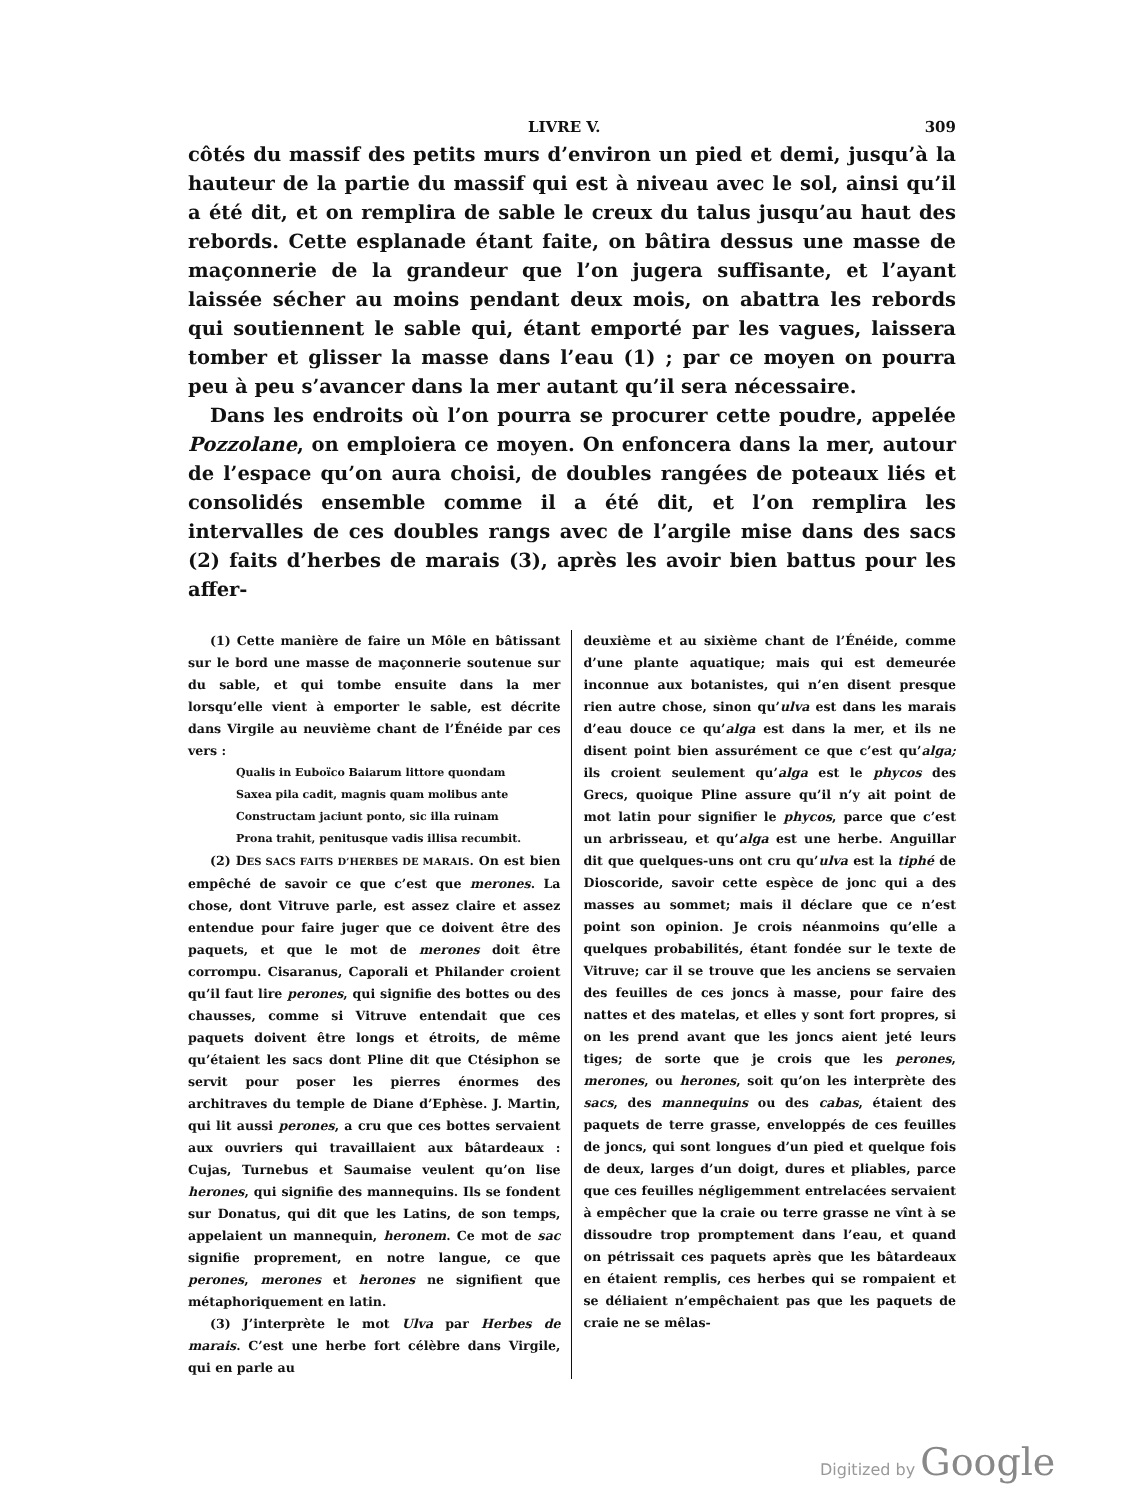LIVRE V. 309
côtés du massif des petits murs d’environ un pied et demi, jusqu’à la hauteur de la partie du massif qui est à niveau avec le sol, ainsi qu’il a été dit, et on remplira de sable le creux du talus jusqu’au haut des rebords. Cette esplanade étant faite, on bâtira dessus une masse de maçonnerie de la grandeur que l’on jugera suffisante, et l’ayant laissée sécher au moins pendant deux mois, on abattra les rebords qui soutiennent le sable qui, étant emporté par les vagues, laissera tomber et glisser la masse dans l’eau (1) ; par ce moyen on pourra peu à peu s’avancer dans la mer autant qu’il sera nécessaire.
Dans les endroits où l’on pourra se procurer cette poudre, appelée Pozzolane, on emploiera ce moyen. On enfoncera dans la mer, autour de l’espace qu’on aura choisi, de doubles rangées de poteaux liés et consolidés ensemble comme il a été dit, et l’on remplira les intervalles de ces doubles rangs avec de l’argile mise dans des sacs (2) faits d’herbes de marais (3), après les avoir bien battus pour les affer-
(1) Cette manière de faire un Môle en bâtissant sur le bord une masse de maçonnerie soutenue sur du sable, et qui tombe ensuite dans la mer lorsqu’elle vient à emporter le sable, est décrite dans Virgile au neuvième chant de l’Énéide par ces vers :
Qualis in Euboïco Baiarum littore quondam
Saxea pila cadit, magnis quam molibus ante
Constructam jaciunt ponto, sic illa ruinam
Prona trahit, penitusque vadis illisa recumbit.
(2) DES SACS FAITS D’HERBES DE MARAIS. On est bien empêché de savoir ce que c’est que merones. La chose, dont Vitruve parle, est assez claire et assez entendue pour faire juger que ce doivent être des paquets, et que le mot de merones doit être corrompu. Cisaranus, Caporali et Philander croient qu’il faut lire perones, qui signifie des bottes ou des chausses, comme si Vitruve entendait que ces paquets doivent être longs et étroits, de même qu’étaient les sacs dont Pline dit que Ctésiphon se servit pour poser les pierres énormes des architraves du temple de Diane d’Ephèse. J. Martin, qui lit aussi perones, a cru que ces bottes servaient aux ouvriers qui travaillaient aux bâtardeaux : Cujas, Turnebus et Saumaise veulent qu’on lise herones, qui signifie des mannequins. Ils se fondent sur Donatus, qui dit que les Latins, de son temps, appelaient un mannequin, heronem. Ce mot de sac signifie proprement, en notre langue, ce que perones, merones et herones ne signifient que métaphoriquement en latin.
(3) J’interprète le mot Ulva par Herbes de marais. C’est une herbe fort célèbre dans Virgile, qui en parle au
deuxième et au sixième chant de l’Énéide, comme d’une plante aquatique; mais qui est demeurée inconnue aux botanistes, qui n’en disent presque rien autre chose, sinon qu’ulva est dans les marais d’eau douce ce qu’alga est dans la mer, et ils ne disent point bien assurément ce que c’est qu’alga; ils croient seulement qu’alga est le phycos des Grecs, quoique Pline assure qu’il n’y ait point de mot latin pour signifier le phycos, parce que c’est un arbrisseau, et qu’alga est une herbe. Anguillar dit que quelques-uns ont cru qu’ulva est la tiphé de Dioscoride, savoir cette espèce de jonc qui a des masses au sommet; mais il déclare que ce n’est point son opinion. Je crois néanmoins qu’elle a quelques probabilités, étant fondée sur le texte de Vitruve; car il se trouve que les anciens se servaien des feuilles de ces joncs à masse, pour faire des nattes et des matelas, et elles y sont fort propres, si on les prend avant que les joncs aient jeté leurs tiges; de sorte que je crois que les perones, merones, ou herones, soit qu’on les interprète des sacs, des mannequins ou des cabas, étaient des paquets de terre grasse, enveloppés de ces feuilles de joncs, qui sont longues d’un pied et quelque fois de deux, larges d’un doigt, dures et pliables, parce que ces feuilles négligemment entrelacées servaient à empêcher que la craie ou terre grasse ne vînt à se dissoudre trop promptement dans l’eau, et quand on pétrissait ces paquets après que les bâtardeaux en étaient remplis, ces herbes qui se rompaient et se déliaient n’empêchaient pas que les paquets de craie ne se mêlas-
Digitized by Google